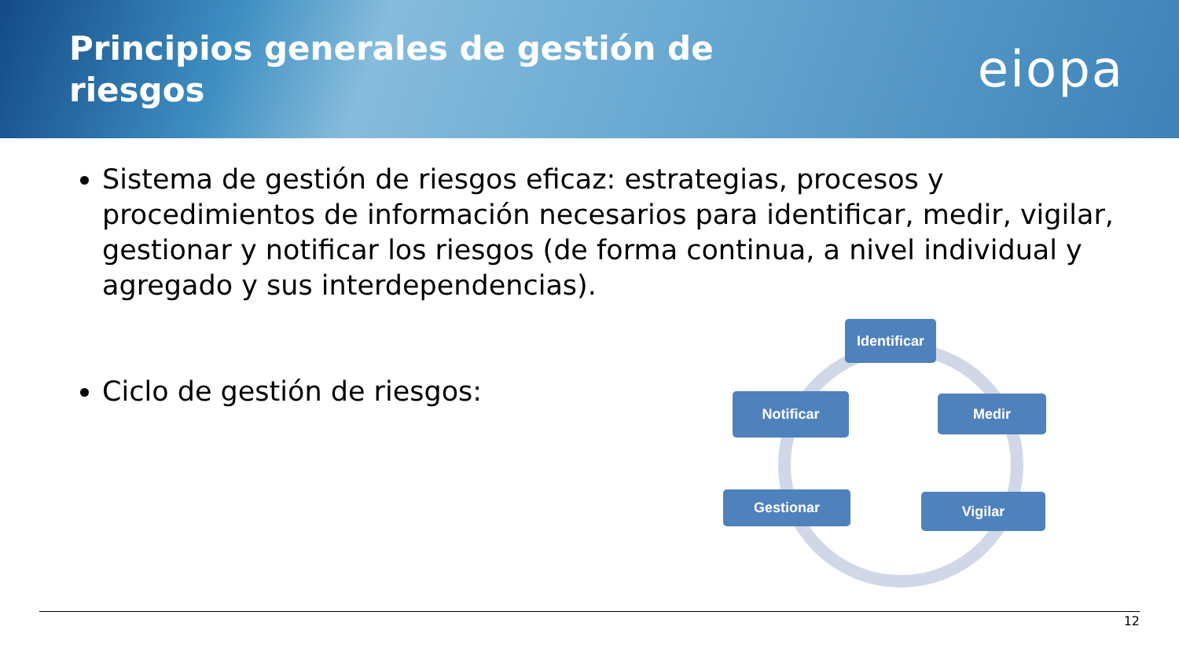Principios generales de gestión de riesgos
eiopa
Sistema de gestión de riesgos eficaz: estrategias, procesos y procedimientos de información necesarios para identificar, medir, vigilar, gestionar y notificar los riesgos (de forma continua, a nivel individual y agregado y sus interdependencias).
Ciclo de gestión de riesgos:
Identificar
Medir
Vigilar
Gestionar
Notificar
12